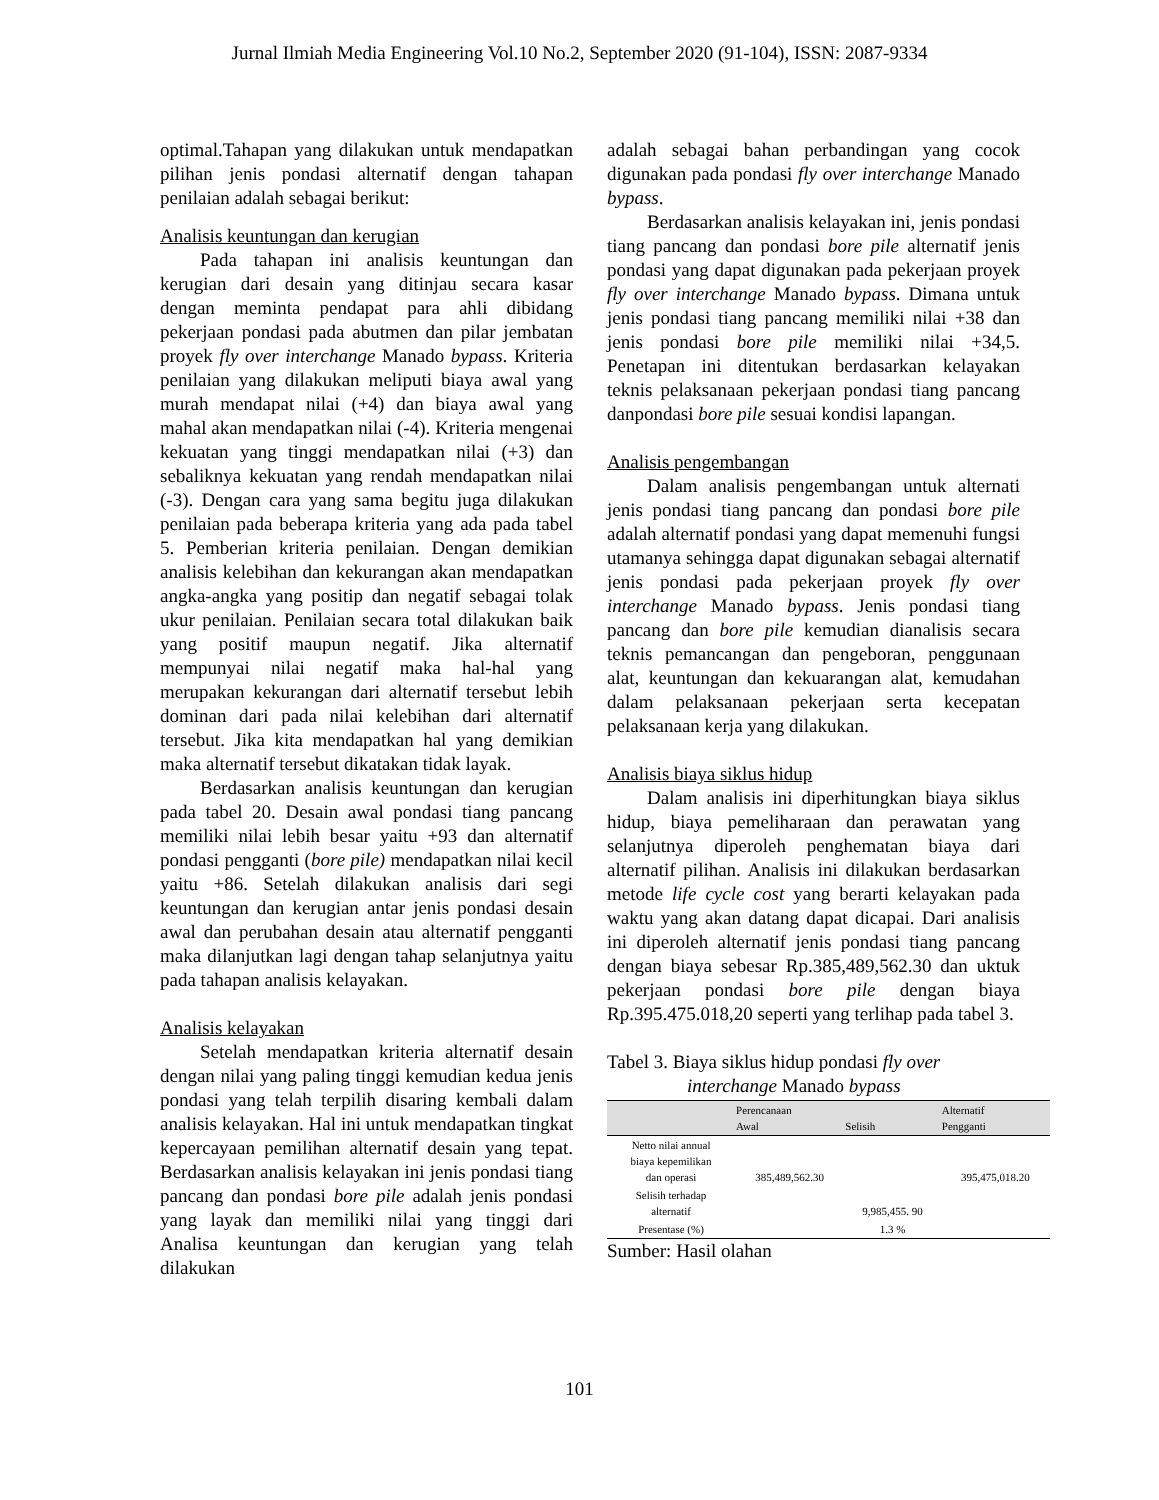Jurnal Ilmiah Media Engineering Vol.10 No.2, September 2020 (91-104), ISSN: 2087-9334
optimal.Tahapan yang dilakukan untuk mendapatkan pilihan jenis pondasi alternatif dengan tahapan penilaian adalah sebagai berikut:
Analisis keuntungan dan kerugian
Pada tahapan ini analisis keuntungan dan kerugian dari desain yang ditinjau secara kasar dengan meminta pendapat para ahli dibidang pekerjaan pondasi pada abutmen dan pilar jembatan proyek fly over interchange Manado bypass. Kriteria penilaian yang dilakukan meliputi biaya awal yang murah mendapat nilai (+4) dan biaya awal yang mahal akan mendapatkan nilai (-4). Kriteria mengenai kekuatan yang tinggi mendapatkan nilai (+3) dan sebaliknya kekuatan yang rendah mendapatkan nilai (-3). Dengan cara yang sama begitu juga dilakukan penilaian pada beberapa kriteria yang ada pada tabel 5. Pemberian kriteria penilaian. Dengan demikian analisis kelebihan dan kekurangan akan mendapatkan angka-angka yang positip dan negatif sebagai tolak ukur penilaian. Penilaian secara total dilakukan baik yang positif maupun negatif. Jika alternatif mempunyai nilai negatif maka hal-hal yang merupakan kekurangan dari alternatif tersebut lebih dominan dari pada nilai kelebihan dari alternatif tersebut. Jika kita mendapatkan hal yang demikian maka alternatif tersebut dikatakan tidak layak.
Berdasarkan analisis keuntungan dan kerugian pada tabel 20. Desain awal pondasi tiang pancang memiliki nilai lebih besar yaitu +93 dan alternatif pondasi pengganti (bore pile) mendapatkan nilai kecil yaitu +86. Setelah dilakukan analisis dari segi keuntungan dan kerugian antar jenis pondasi desain awal dan perubahan desain atau alternatif pengganti maka dilanjutkan lagi dengan tahap selanjutnya yaitu pada tahapan analisis kelayakan.
Analisis kelayakan
Setelah mendapatkan kriteria alternatif desain dengan nilai yang paling tinggi kemudian kedua jenis pondasi yang telah terpilih disaring kembali dalam analisis kelayakan. Hal ini untuk mendapatkan tingkat kepercayaan pemilihan alternatif desain yang tepat. Berdasarkan analisis kelayakan ini jenis pondasi tiang pancang dan pondasi bore pile adalah jenis pondasi yang layak dan memiliki nilai yang tinggi dari Analisa keuntungan dan kerugian yang telah dilakukan
adalah sebagai bahan perbandingan yang cocok digunakan pada pondasi fly over interchange Manado bypass.
Berdasarkan analisis kelayakan ini, jenis pondasi tiang pancang dan pondasi bore pile alternatif jenis pondasi yang dapat digunakan pada pekerjaan proyek fly over interchange Manado bypass. Dimana untuk jenis pondasi tiang pancang memiliki nilai +38 dan jenis pondasi bore pile memiliki nilai +34,5. Penetapan ini ditentukan berdasarkan kelayakan teknis pelaksanaan pekerjaan pondasi tiang pancang danpondasi bore pile sesuai kondisi lapangan.
Analisis pengembangan
Dalam analisis pengembangan untuk alternati jenis pondasi tiang pancang dan pondasi bore pile adalah alternatif pondasi yang dapat memenuhi fungsi utamanya sehingga dapat digunakan sebagai alternatif jenis pondasi pada pekerjaan proyek fly over interchange Manado bypass. Jenis pondasi tiang pancang dan bore pile kemudian dianalisis secara teknis pemancangan dan pengeboran, penggunaan alat, keuntungan dan kekuarangan alat, kemudahan dalam pelaksanaan pekerjaan serta kecepatan pelaksanaan kerja yang dilakukan.
Analisis biaya siklus hidup
Dalam analisis ini diperhitungkan biaya siklus hidup, biaya pemeliharaan dan perawatan yang selanjutnya diperoleh penghematan biaya dari alternatif pilihan. Analisis ini dilakukan berdasarkan metode life cycle cost yang berarti kelayakan pada waktu yang akan datang dapat dicapai. Dari analisis ini diperoleh alternatif jenis pondasi tiang pancang dengan biaya sebesar Rp.385,489,562.30 dan uktuk pekerjaan pondasi bore pile dengan biaya Rp.395.475.018,20 seperti yang terlihap pada tabel 3.
Tabel 3. Biaya siklus hidup pondasi fly over
interchange Manado bypass
| | Perencanaan Awal | Selisih | Alternatif Pengganti |
| --- | --- | --- | --- |
| Netto nilai annual biaya kepemilikan dan operasi | 385,489,562.30 | | 395,475,018.20 |
| Selisih terhadap alternatif | | 9,985,455. 90 | |
| Presentase (%) | | 1.3 % | |
Sumber: Hasil olahan
101